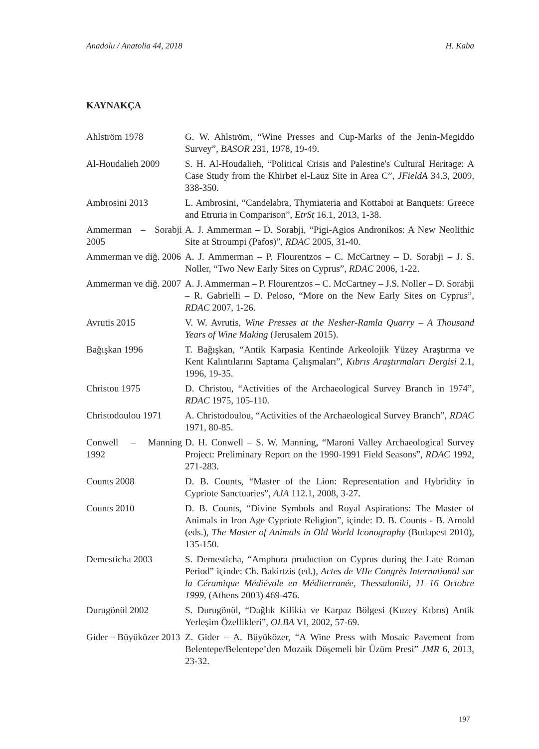Anadolu / Anatolia 44, 2018 H. Kaba
KAYNAKÇA
| Ahlström 1978 | G. W. Ahlström, “Wine Presses and Cup-Marks of the Jenin-Megiddo Survey”, BASOR 231, 1978, 19-49. |
| Al-Houdalieh 2009 | S. H. Al-Houdalieh, “Political Crisis and Palestine's Cultural Heritage: A Case Study from the Khirbet el-Lauz Site in Area C”, JFieldA 34.3, 2009, 338-350. |
| Ambrosini 2013 | L. Ambrosini, “Candelabra, Thymiateria and Kottaboi at Banquets: Greece and Etruria in Comparison”, EtrSt 16.1, 2013, 1-38. |
| Ammerman – Sorabji 2005 | A. J. Ammerman – D. Sorabji, “Pigi-Agios Andronikos: A New Neolithic Site at Stroumpi (Pafos)”, RDAC 2005, 31-40. |
| Ammerman ve diğ. 2006 | A. J. Ammerman – P. Flourentzos – C. McCartney – D. Sorabji – J. S. Noller, “Two New Early Sites on Cyprus”, RDAC 2006, 1-22. |
| Ammerman ve diğ. 2007 | A. J. Ammerman – P. Flourentzos – C. McCartney – J.S. Noller – D. Sorabji – R. Gabrielli – D. Peloso, “More on the New Early Sites on Cyprus”, RDAC 2007, 1-26. |
| Avrutis 2015 | V. W. Avrutis, Wine Presses at the Nesher-Ramla Quarry – A Thousand Years of Wine Making (Jerusalem 2015). |
| Bağışkan 1996 | T. Bağışkan, “Antik Karpasia Kentinde Arkeolojik Yüzey Araştırma ve Kent Kalıntılarını Saptama Çalışmaları”, Kıbrıs Araştırmaları Dergisi 2.1, 1996, 19-35. |
| Christou 1975 | D. Christou, “Activities of the Archaeological Survey Branch in 1974”, RDAC 1975, 105-110. |
| Christodoulou 1971 | A. Christodoulou, “Activities of the Archaeological Survey Branch”, RDAC 1971, 80-85. |
| Conwell – Manning 1992 | D. H. Conwell – S. W. Manning, “Maroni Valley Archaeological Survey Project: Preliminary Report on the 1990-1991 Field Seasons”, RDAC 1992 , 271-283. |
| Counts 2008 | D. B. Counts, “Master of the Lion: Representation and Hybridity in Cypriote Sanctuaries”, AJA 112.1, 2008, 3-27. |
| Counts 2010 | D. B. Counts, “Divine Symbols and Royal Aspirations: The Master of Animals in Iron Age Cypriote Religion”, içinde: D. B. Counts - B. Arnold (eds.), The Master of Animals in Old World Iconography (Budapest 2010), 135-150. |
| Demesticha 2003 | S. Demesticha, “Amphora production on Cyprus during the Late Roman Period” içinde: Ch. Bakirtzis (ed.), Actes de VIIe Congrès International sur la Céramique Médiévale en Méditerranée, Thessaloniki, 11–16 Octobre 1999 , (Athens 2003) 469-476. |
| Durugönül 2002 | S. Durugönül, “Dağlık Kilikia ve Karpaz Bölgesi (Kuzey Kıbrıs) Antik Yerleşim Özellikleri”, OLBA VI, 2002, 57-69. |
| Gider – Büyüközer 2013 | Z. Gider – A. Büyüközer, “A Wine Press with Mosaic Pavement from Belentepe/Belentepe’den Mozaik Döşemeli bir Üzüm Presi” JMR 6, 2013, 23-32. |
197